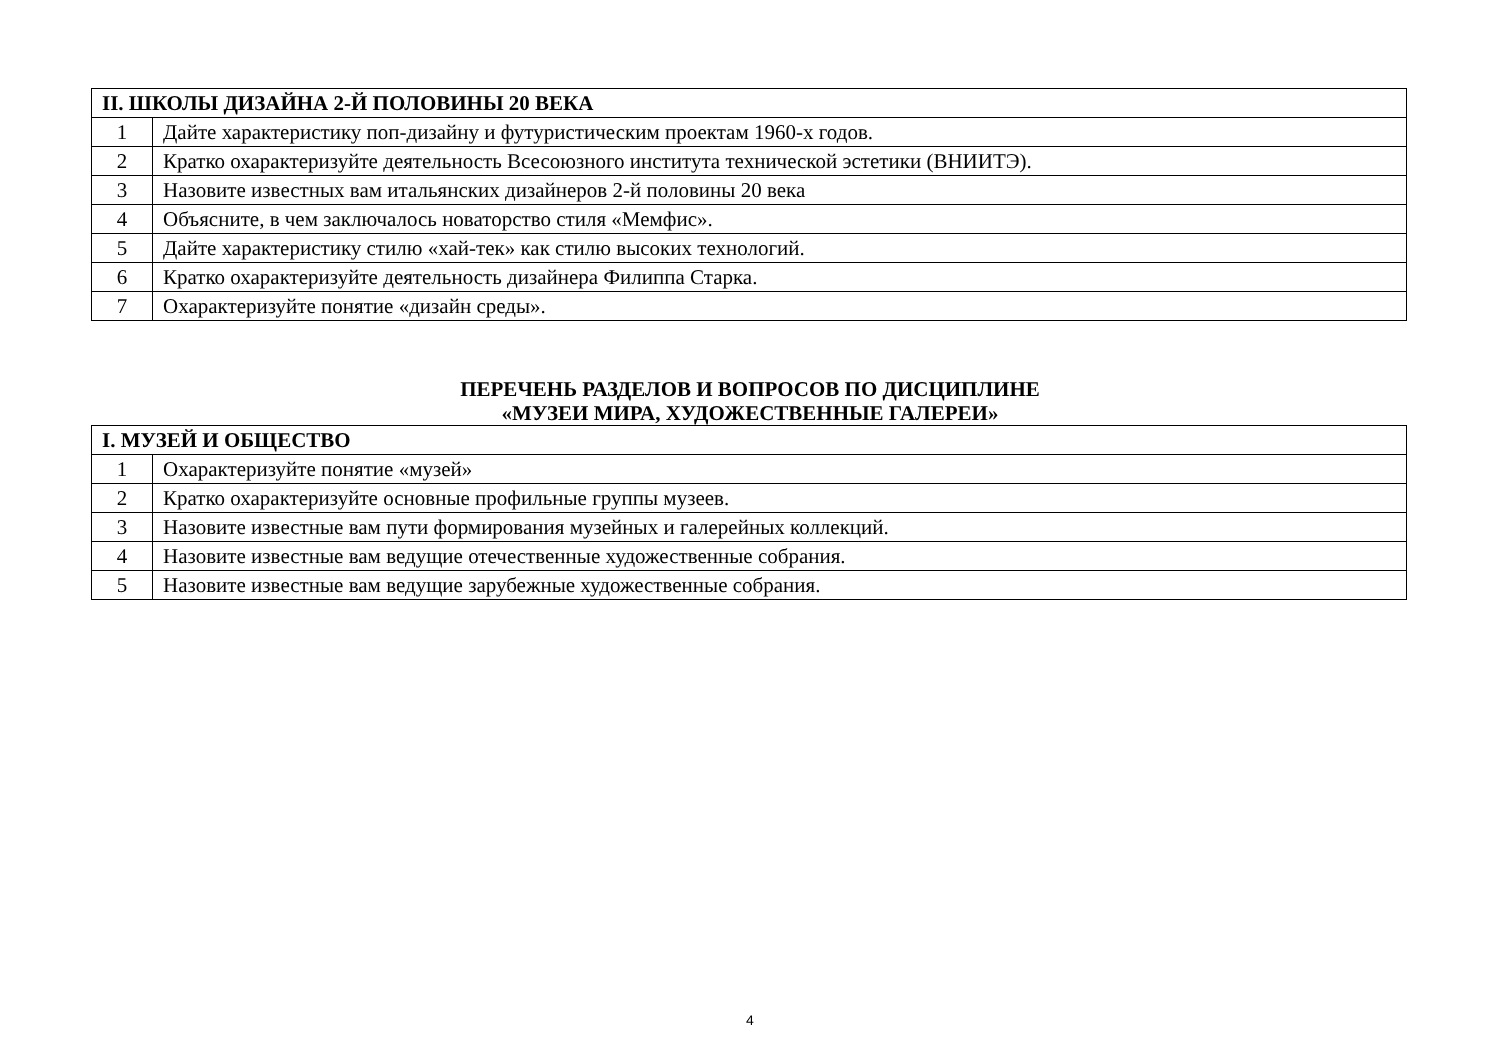| II. ШКОЛЫ ДИЗАЙНА 2-Й ПОЛОВИНЫ 20 ВЕКА | |
| --- | --- |
| 1 | Дайте характеристику поп-дизайну и футуристическим проектам 1960-х годов. |
| 2 | Кратко охарактеризуйте деятельность Всесоюзного института технической эстетики (ВНИИТЭ). |
| 3 | Назовите известных вам итальянских дизайнеров 2-й половины 20 века |
| 4 | Объясните, в чем заключалось новаторство стиля «Мемфис». |
| 5 | Дайте характеристику стилю «хай-тек» как стилю высоких технологий. |
| 6 | Кратко охарактеризуйте деятельность дизайнера Филиппа Старка. |
| 7 | Охарактеризуйте понятие «дизайн среды». |
ПЕРЕЧЕНЬ РАЗДЕЛОВ И ВОПРОСОВ ПО ДИСЦИПЛИНЕ
«МУЗЕИ МИРА, ХУДОЖЕСТВЕННЫЕ ГАЛЕРЕИ»
| I. МУЗЕЙ И ОБЩЕСТВО | |
| --- | --- |
| 1 | Охарактеризуйте понятие «музей» |
| 2 | Кратко охарактеризуйте основные профильные группы музеев. |
| 3 | Назовите известные вам пути формирования музейных и галерейных коллекций. |
| 4 | Назовите известные вам ведущие отечественные художественные собрания. |
| 5 | Назовите известные вам ведущие зарубежные художественные собрания. |
4